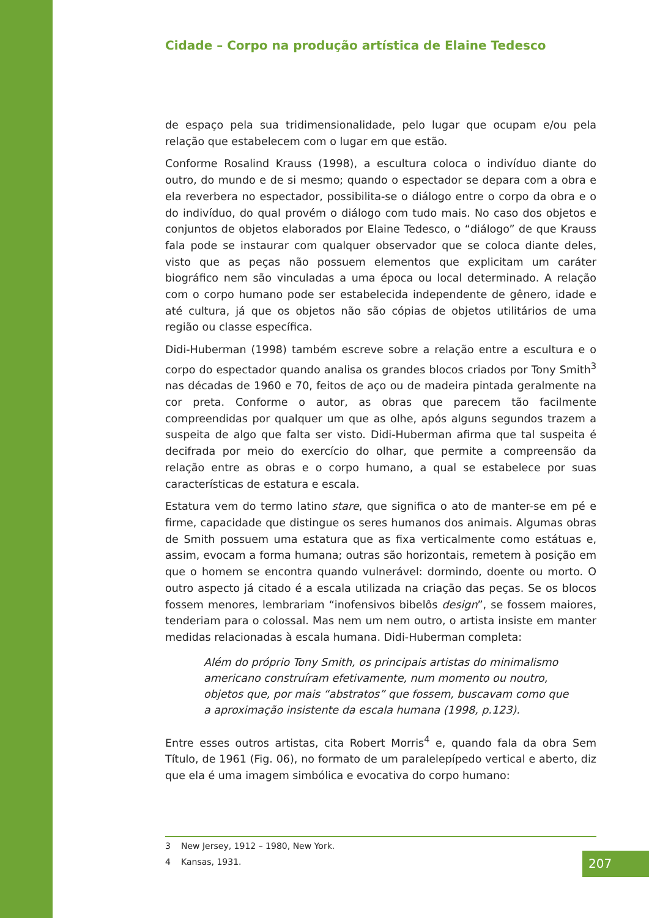Cidade – Corpo na produção artística de Elaine Tedesco
de espaço pela sua tridimensionalidade, pelo lugar que ocupam e/ou pela relação que estabelecem com o lugar em que estão.
Conforme Rosalind Krauss (1998), a escultura coloca o indivíduo diante do outro, do mundo e de si mesmo; quando o espectador se depara com a obra e ela reverbera no espectador, possibilita-se o diálogo entre o corpo da obra e o do indivíduo, do qual provém o diálogo com tudo mais. No caso dos objetos e conjuntos de objetos elaborados por Elaine Tedesco, o “diálogo” de que Krauss fala pode se instaurar com qualquer observador que se coloca diante deles, visto que as peças não possuem elementos que explicitam um caráter biográfico nem são vinculadas a uma época ou local determinado. A relação com o corpo humano pode ser estabelecida independente de gênero, idade e até cultura, já que os objetos não são cópias de objetos utilitários de uma região ou classe específica.
Didi-Huberman (1998) também escreve sobre a relação entre a escultura e o corpo do espectador quando analisa os grandes blocos criados por Tony Smith<sup>3</sup> nas décadas de 1960 e 70, feitos de aço ou de madeira pintada geralmente na cor preta. Conforme o autor, as obras que parecem tão facilmente compreendidas por qualquer um que as olhe, após alguns segundos trazem a suspeita de algo que falta ser visto. Didi-Huberman afirma que tal suspeita é decifrada por meio do exercício do olhar, que permite a compreensão da relação entre as obras e o corpo humano, a qual se estabelece por suas características de estatura e escala.
Estatura vem do termo latino stare, que significa o ato de manter-se em pé e firme, capacidade que distingue os seres humanos dos animais. Algumas obras de Smith possuem uma estatura que as fixa verticalmente como estátuas e, assim, evocam a forma humana; outras são horizontais, remetem à posição em que o homem se encontra quando vulnerável: dormindo, doente ou morto. O outro aspecto já citado é a escala utilizada na criação das peças. Se os blocos fossem menores, lembrariam “inofensivos bibelôs design”, se fossem maiores, tenderiam para o colossal. Mas nem um nem outro, o artista insiste em manter medidas relacionadas à escala humana. Didi-Huberman completa:
Além do próprio Tony Smith, os principais artistas do minimalismo americano construíram efetivamente, num momento ou noutro, objetos que, por mais “abstratos” que fossem, buscavam como que a aproximação insistente da escala humana (1998, p.123).
Entre esses outros artistas, cita Robert Morris<sup>4</sup> e, quando fala da obra Sem Título, de 1961 (Fig. 06), no formato de um paralelepípedo vertical e aberto, diz que ela é uma imagem simbólica e evocativa do corpo humano:
3 New Jersey, 1912 – 1980, New York.
4 Kansas, 1931.
207